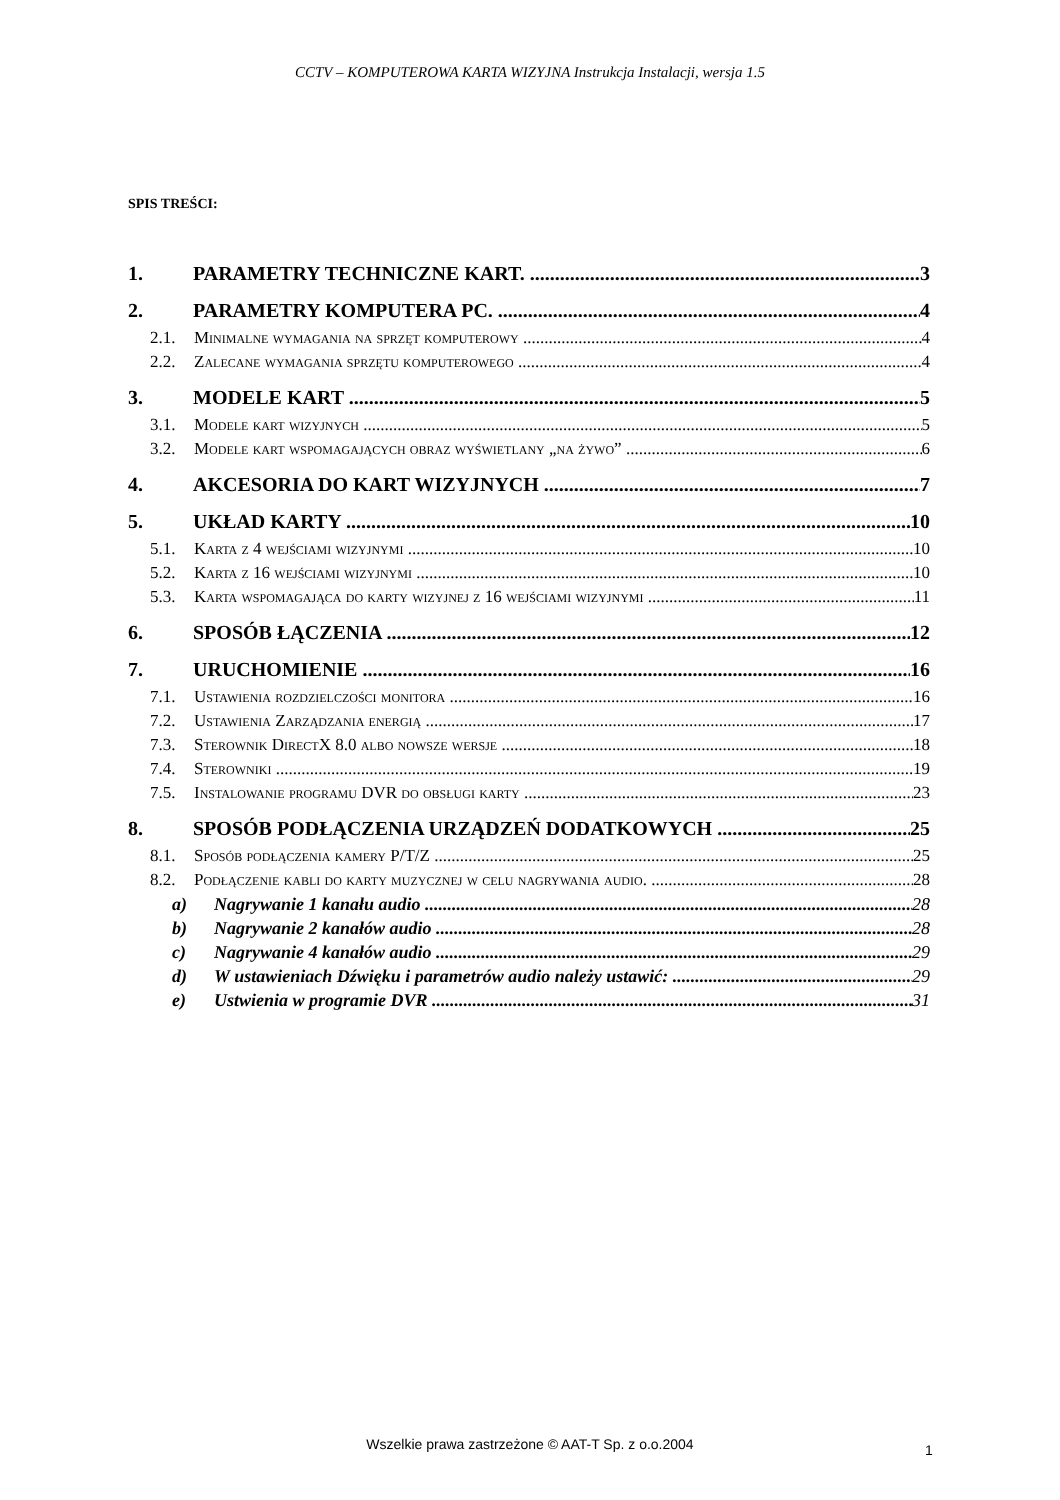CCTV – KOMPUTEROWA KARTA WIZYJNA Instrukcja Instalacji, wersja 1.5
SPIS TREŚCI:
1. PARAMETRY TECHNICZNE KART. 3
2. PARAMETRY KOMPUTERA PC. 4
2.1. Minimalne wymagania na sprzęt komputerowy 4
2.2. Zalecane wymagania sprzętu komputerowego 4
3. MODELE KART 5
3.1. Modele kart wizyjnych 5
3.2. Modele kart wspomagających obraz wyświetlany „na żywo” 6
4. AKCESORIA DO KART WIZYJNYCH 7
5. UKŁAD KARTY 10
5.1. Karta z 4 wejściami wizyjnymi 10
5.2. Karta z 16 wejściami wizyjnymi 10
5.3. Karta wspomagająca do karty wizyjnej z 16 wejściami wizyjnymi 11
6. SPOSÓB ŁĄCZENIA 12
7. URUCHOMIENIE 16
7.1. Ustawienia rozdzielczości monitora 16
7.2. Ustawienia Zarządzania energią 17
7.3. Sterownik DirectX 8.0 albo nowsze wersje 18
7.4. Sterowniki 19
7.5. Instalowanie programu DVR do obsługi karty 23
8. SPOSÓB PODŁĄCZENIA URZĄDZEŃ DODATKOWYCH 25
8.1. Sposób podłączenia kamery P/T/Z 25
8.2. Podłączenie kabli do karty muzycznej w celu nagrywania audio. 28
a) Nagrywanie 1 kanału audio 28
b) Nagrywanie 2 kanałów audio 28
c) Nagrywanie 4 kanałów audio 29
d) W ustawieniach Dźwięku i parametrów audio należy ustawić: 29
e) Ustwienia w programie DVR 31
Wszelkie prawa zastrzeżone © AAT-T Sp. z o.o.2004 1